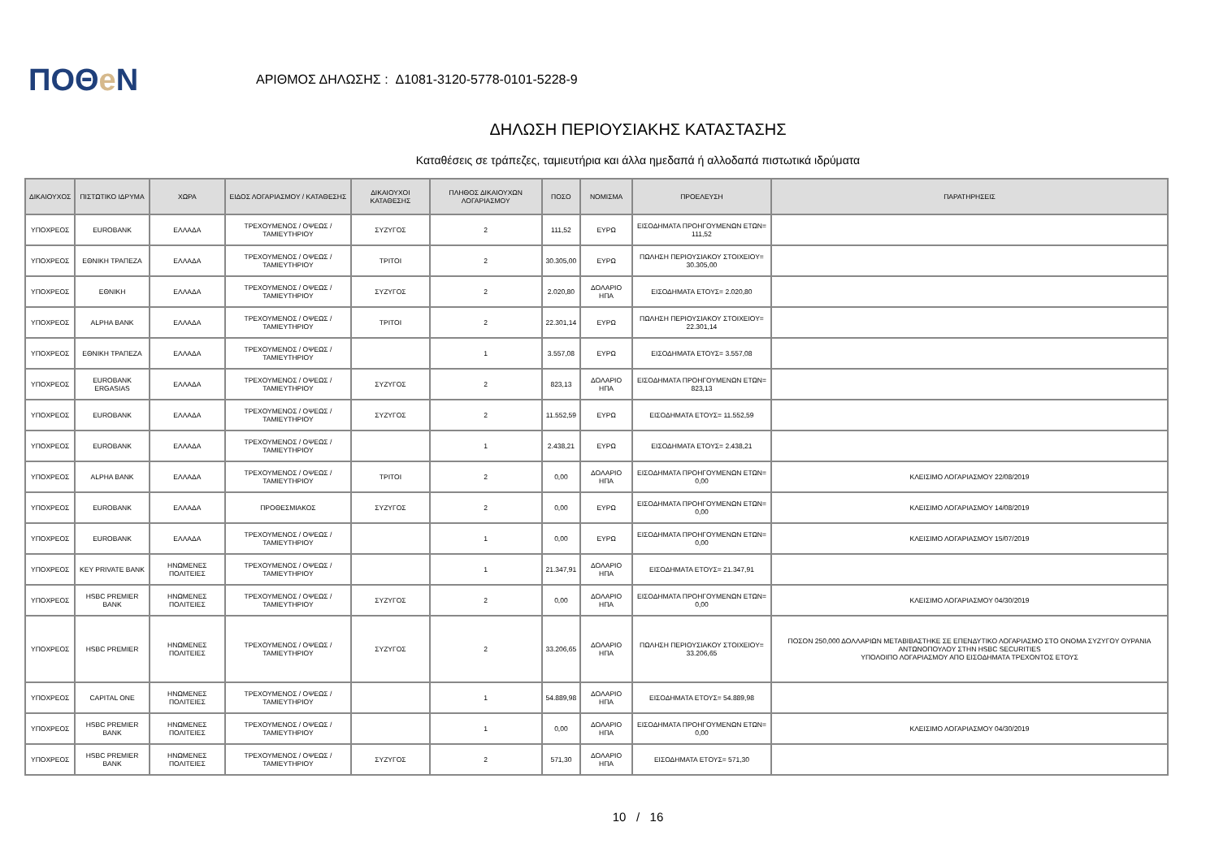ΠΟΘe Ν
ΑΡΙΘΜΟΣ ΔΗΛΩΣΗΣ : Δ1081-3120-5778-0101-5228-9
ΔΗΛΩΣΗ ΠΕΡΙΟΥΣΙΑΚΗΣ ΚΑΤΑΣΤΑΣΗΣ
Καταθέσεις σε τράπεζες, ταμιευτήρια και άλλα ημεδαπά ή αλλοδαπά πιστωτικά ιδρύματα
| ΔΙΚΑΙΟΥΧΟΣ | ΠΙΣΤΩΤΙΚΟ ΙΔΡΥΜΑ | ΧΩΡΑ | ΕΙΔΟΣ ΛΟΓΑΡΙΑΣΜΟΥ / ΚΑΤΑΘΕΣΗΣ | ΔΙΚΑΙΟΥΧΟΙ ΚΑΤΑΘΕΣΗΣ | ΠΛΗΘΟΣ ΔΙΚΑΙΟΥΧΩΝ ΛΟΓΑΡΙΑΣΜΟΥ | ΠΟΣΟ | ΝΟΜΙΣΜΑ | ΠΡΟΕΛΕΥΣΗ | ΠΑΡΑΤΗΡΗΣΕΙΣ |
| --- | --- | --- | --- | --- | --- | --- | --- | --- | --- |
| ΥΠΟΧΡΕΟΣ | EUROBANK | ΕΛΛΑΔΑ | ΤΡΕΧΟΥΜΕΝΟΣ / ΟΨΕΩΣ / ΤΑΜΙΕΥΤΗΡΙΟΥ | ΣΥΖΥΓΟΣ | 2 | 111,52 | ΕΥΡΩ | ΕΙΣΟΔΗΜΑΤΑ ΠΡΟΗΓΟΥΜΕΝΩΝ ΕΤΩΝ= 111,52 | |
| ΥΠΟΧΡΕΟΣ | ΕΘΝΙΚΗ ΤΡΑΠΕΖΑ | ΕΛΛΑΔΑ | ΤΡΕΧΟΥΜΕΝΟΣ / ΟΨΕΩΣ / ΤΑΜΙΕΥΤΗΡΙΟΥ | ΤΡΙΤΟΙ | 2 | 30.305,00 | ΕΥΡΩ | ΠΩΛΗΣΗ ΠΕΡΙΟΥΣΙΑΚΟΥ ΣΤΟΙΧΕΙΟΥ= 30.305,00 | |
| ΥΠΟΧΡΕΟΣ | ΕΘΝΙΚΗ | ΕΛΛΑΔΑ | ΤΡΕΧΟΥΜΕΝΟΣ / ΟΨΕΩΣ / ΤΑΜΙΕΥΤΗΡΙΟΥ | ΣΥΖΥΓΟΣ | 2 | 2.020,80 | ΔΟΛΑΡΙΟ ΗΠΑ | ΕΙΣΟΔΗΜΑΤΑ ΕΤΟΥΣ= 2.020,80 | |
| ΥΠΟΧΡΕΟΣ | ALPHA BANK | ΕΛΛΑΔΑ | ΤΡΕΧΟΥΜΕΝΟΣ / ΟΨΕΩΣ / ΤΑΜΙΕΥΤΗΡΙΟΥ | ΤΡΙΤΟΙ | 2 | 22.301,14 | ΕΥΡΩ | ΠΩΛΗΣΗ ΠΕΡΙΟΥΣΙΑΚΟΥ ΣΤΟΙΧΕΙΟΥ= 22.301,14 | |
| ΥΠΟΧΡΕΟΣ | ΕΘΝΙΚΗ ΤΡΑΠΕΖΑ | ΕΛΛΑΔΑ | ΤΡΕΧΟΥΜΕΝΟΣ / ΟΨΕΩΣ / ΤΑΜΙΕΥΤΗΡΙΟΥ | | 1 | 3.557,08 | ΕΥΡΩ | ΕΙΣΟΔΗΜΑΤΑ ΕΤΟΥΣ= 3.557,08 | |
| ΥΠΟΧΡΕΟΣ | EUROBANK ERGASIAS | ΕΛΛΑΔΑ | ΤΡΕΧΟΥΜΕΝΟΣ / ΟΨΕΩΣ / ΤΑΜΙΕΥΤΗΡΙΟΥ | ΣΥΖΥΓΟΣ | 2 | 823,13 | ΔΟΛΑΡΙΟ ΗΠΑ | ΕΙΣΟΔΗΜΑΤΑ ΠΡΟΗΓΟΥΜΕΝΩΝ ΕΤΩΝ= 823,13 | |
| ΥΠΟΧΡΕΟΣ | EUROBANK | ΕΛΛΑΔΑ | ΤΡΕΧΟΥΜΕΝΟΣ / ΟΨΕΩΣ / ΤΑΜΙΕΥΤΗΡΙΟΥ | ΣΥΖΥΓΟΣ | 2 | 11.552,59 | ΕΥΡΩ | ΕΙΣΟΔΗΜΑΤΑ ΕΤΟΥΣ= 11.552,59 | |
| ΥΠΟΧΡΕΟΣ | EUROBANK | ΕΛΛΑΔΑ | ΤΡΕΧΟΥΜΕΝΟΣ / ΟΨΕΩΣ / ΤΑΜΙΕΥΤΗΡΙΟΥ | | 1 | 2.438,21 | ΕΥΡΩ | ΕΙΣΟΔΗΜΑΤΑ ΕΤΟΥΣ= 2.438,21 | |
| ΥΠΟΧΡΕΟΣ | ALPHA BANK | ΕΛΛΑΔΑ | ΤΡΕΧΟΥΜΕΝΟΣ / ΟΨΕΩΣ / ΤΑΜΙΕΥΤΗΡΙΟΥ | ΤΡΙΤΟΙ | 2 | 0,00 | ΔΟΛΑΡΙΟ ΗΠΑ | ΕΙΣΟΔΗΜΑΤΑ ΠΡΟΗΓΟΥΜΕΝΩΝ ΕΤΩΝ= 0,00 | ΚΛΕΙΣΙΜΟ ΛΟΓΑΡΙΑΣΜΟΥ 22/08/2019 |
| ΥΠΟΧΡΕΟΣ | EUROBANK | ΕΛΛΑΔΑ | ΠΡΟΘΕΣΜΙΑΚΟΣ | ΣΥΖΥΓΟΣ | 2 | 0,00 | ΕΥΡΩ | ΕΙΣΟΔΗΜΑΤΑ ΠΡΟΗΓΟΥΜΕΝΩΝ ΕΤΩΝ= 0,00 | ΚΛΕΙΣΙΜΟ ΛΟΓΑΡΙΑΣΜΟΥ 14/08/2019 |
| ΥΠΟΧΡΕΟΣ | EUROBANK | ΕΛΛΑΔΑ | ΤΡΕΧΟΥΜΕΝΟΣ / ΟΨΕΩΣ / ΤΑΜΙΕΥΤΗΡΙΟΥ | | 1 | 0,00 | ΕΥΡΩ | ΕΙΣΟΔΗΜΑΤΑ ΠΡΟΗΓΟΥΜΕΝΩΝ ΕΤΩΝ= 0,00 | ΚΛΕΙΣΙΜΟ ΛΟΓΑΡΙΑΣΜΟΥ 15/07/2019 |
| ΥΠΟΧΡΕΟΣ | KEY PRIVATE BANK | ΗΝΩΜΕΝΕΣ ΠΟΛΙΤΕΙΕΣ | ΤΡΕΧΟΥΜΕΝΟΣ / ΟΨΕΩΣ / ΤΑΜΙΕΥΤΗΡΙΟΥ | | 1 | 21.347,91 | ΔΟΛΑΡΙΟ ΗΠΑ | ΕΙΣΟΔΗΜΑΤΑ ΕΤΟΥΣ= 21.347,91 | |
| ΥΠΟΧΡΕΟΣ | HSBC PREMIER BANK | ΗΝΩΜΕΝΕΣ ΠΟΛΙΤΕΙΕΣ | ΤΡΕΧΟΥΜΕΝΟΣ / ΟΨΕΩΣ / ΤΑΜΙΕΥΤΗΡΙΟΥ | ΣΥΖΥΓΟΣ | 2 | 0,00 | ΔΟΛΑΡΙΟ ΗΠΑ | ΕΙΣΟΔΗΜΑΤΑ ΠΡΟΗΓΟΥΜΕΝΩΝ ΕΤΩΝ= 0,00 | ΚΛΕΙΣΙΜΟ ΛΟΓΑΡΙΑΣΜΟΥ 04/30/2019 |
| ΥΠΟΧΡΕΟΣ | HSBC PREMIER | ΗΝΩΜΕΝΕΣ ΠΟΛΙΤΕΙΕΣ | ΤΡΕΧΟΥΜΕΝΟΣ / ΟΨΕΩΣ / ΤΑΜΙΕΥΤΗΡΙΟΥ | ΣΥΖΥΓΟΣ | 2 | 33.206,65 | ΔΟΛΑΡΙΟ ΗΠΑ | ΠΩΛΗΣΗ ΠΕΡΙΟΥΣΙΑΚΟΥ ΣΤΟΙΧΕΙΟΥ= 33.206,65 | ΠΟΣΟΝ 250,000 ΔΟΛΛΑΡΙΩΝ ΜΕΤΑΒΙΒΑΣΤΗΚΕ ΣΕ ΕΠΕΝΔΥΤΙΚΟ ΛΟΓΑΡΙΑΣΜΟ ΣΤΟ ΟΝΟΜΑ ΣΥΖΥΓΟΥ ΟΥΡΑΝΙΑ ΑΝΤΩΝΟΠΟΥΛΟΥ ΣΤΗΝ HSBC SECURITIES ΥΠΟΛΟΙΠΟ ΛΟΓΑΡΙΑΣΜΟΥ ΑΠΟ ΕΙΣΟΔΗΜΑΤΑ ΤΡΕΧΟΝΤΟΣ ΕΤΟΥΣ |
| ΥΠΟΧΡΕΟΣ | CAPITAL ONE | ΗΝΩΜΕΝΕΣ ΠΟΛΙΤΕΙΕΣ | ΤΡΕΧΟΥΜΕΝΟΣ / ΟΨΕΩΣ / ΤΑΜΙΕΥΤΗΡΙΟΥ | | 1 | 54.889,98 | ΔΟΛΑΡΙΟ ΗΠΑ | ΕΙΣΟΔΗΜΑΤΑ ΕΤΟΥΣ= 54.889,98 | |
| ΥΠΟΧΡΕΟΣ | HSBC PREMIER BANK | ΗΝΩΜΕΝΕΣ ΠΟΛΙΤΕΙΕΣ | ΤΡΕΧΟΥΜΕΝΟΣ / ΟΨΕΩΣ / ΤΑΜΙΕΥΤΗΡΙΟΥ | | 1 | 0,00 | ΔΟΛΑΡΙΟ ΗΠΑ | ΕΙΣΟΔΗΜΑΤΑ ΠΡΟΗΓΟΥΜΕΝΩΝ ΕΤΩΝ= 0,00 | ΚΛΕΙΣΙΜΟ ΛΟΓΑΡΙΑΣΜΟΥ 04/30/2019 |
| ΥΠΟΧΡΕΟΣ | HSBC PREMIER BANK | ΗΝΩΜΕΝΕΣ ΠΟΛΙΤΕΙΕΣ | ΤΡΕΧΟΥΜΕΝΟΣ / ΟΨΕΩΣ / ΤΑΜΙΕΥΤΗΡΙΟΥ | ΣΥΖΥΓΟΣ | 2 | 571,30 | ΔΟΛΑΡΙΟ ΗΠΑ | ΕΙΣΟΔΗΜΑΤΑ ΕΤΟΥΣ= 571,30 | |
10 / 16